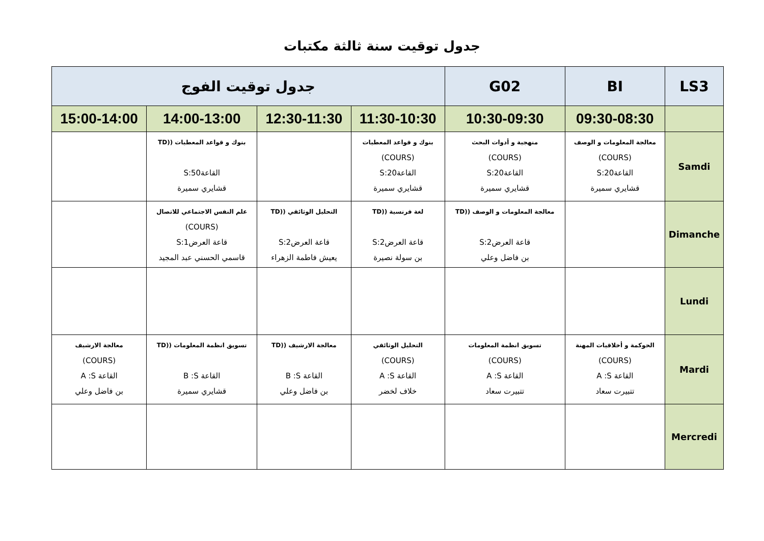جدول توقيت سنة ثالثة مكتبات
| LS3 | BI | G02 | جدول توقيت الفوج | | | |
| --- | --- | --- | --- | --- | --- | --- |
| | 09:30-08:30 | 10:30-09:30 | 11:30-10:30 | 12:30-11:30 | 14:00-13:00 | 15:00-14:00 |
| Samdi | معالجة المعلومات و الوصف (COURS) القاعة20:S قشايري سميرة | منهجية و أدوات البحث (COURS) القاعة20:S قشايري سميرة | بنوك و قواعد المعطيات (COURS) القاعة20:S قشايري سميرة | | بنوك و قواعد المعطيات ((TD القاعة50:S قشايري سميرة | |
| Dimanche | | معالجة المعلومات و الوصف ((TD قاعة العرض2:S بن فاضل وعلي | لغة فرنسية ((TD قاعة العرض2:S بن سولة نصيرة | التحليل الوثائقي ((TD قاعة العرض2:S يعيش فاطمة الزهراء | علم النفس الاجتماعي للاتصال (COURS) قاعة العرض1:S قاسمي الحسني عبد المجيد | |
| Lundi | | | | | | |
| Mardi | الحوكمة و أخلاقيات المهنة (COURS) القاعة A :S تتبيرت سعاد | تسويق انظمة المعلومات (COURS) القاعة A :S تتبيرت سعاد | التحليل الوثائقي (COURS) القاعة A :S خلاف لخضر | معالجة الارشيف ((TD القاعة B :S بن فاضل وعلي | تسويق انظمة المعلومات ((TD القاعة B :S قشايري سميرة | معالجة الارشيف (COURS) القاعة A :S بن فاضل وعلي |
| Mercredi | | | | | | |